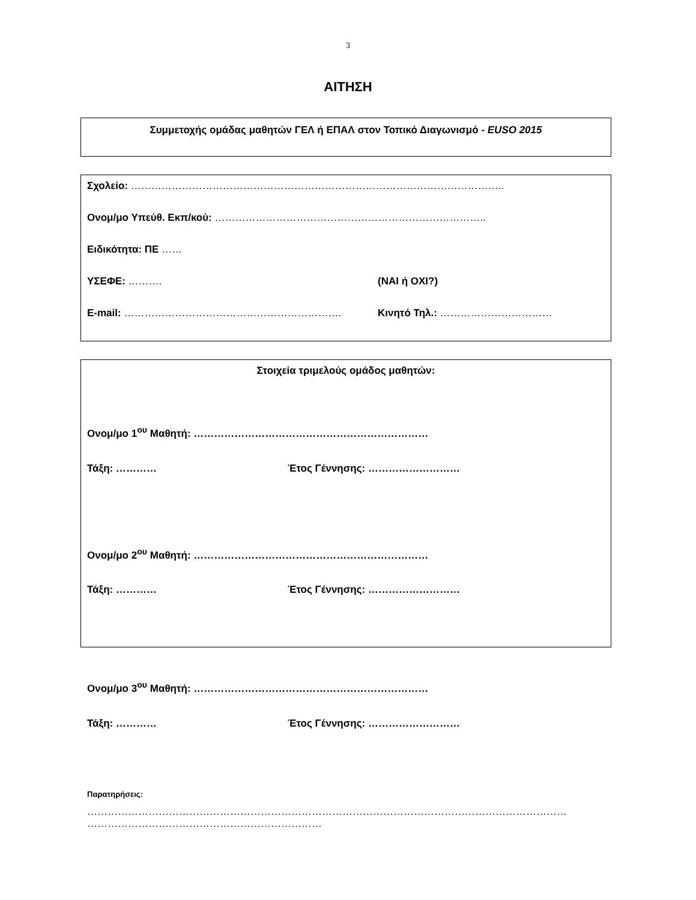3
ΑΙΤΗΣΗ
Συμμετοχής ομάδας μαθητών ΓΕΛ ή ΕΠΑΛ στον Τοπικό Διαγωνισμό - EUSO 2015
Σχολείο: ………………………………………………………………………………………………..
Ονομ/μο Υπεύθ. Εκπ/κού: ……………………………………………………………………..
Ειδικότητα: ΠΕ ……
ΥΣΕΦΕ: ………. (ΝΑΙ ή ΟΧΙ?)
E-mail: ………………………………………………………. Κινητό Τηλ.: ……………………………
Στοιχεία τριμελούς ομάδος μαθητών:
Ονομ/μο 1<sup>ου</sup> Μαθητή: ……………………………………………………………
Τάξη: ………… Έτος Γέννησης: ………………………
Ονομ/μο 2<sup>ου</sup> Μαθητή: ……………………………………………………………
Τάξη: ………… Έτος Γέννησης: ………………………
Ονομ/μο 3<sup>ου</sup> Μαθητή: ……………………………………………………………
Τάξη: ………… Έτος Γέννησης: ………………………
Παρατηρήσεις:
……………………………………………………………………………………………………………………………
……………………………………………………………